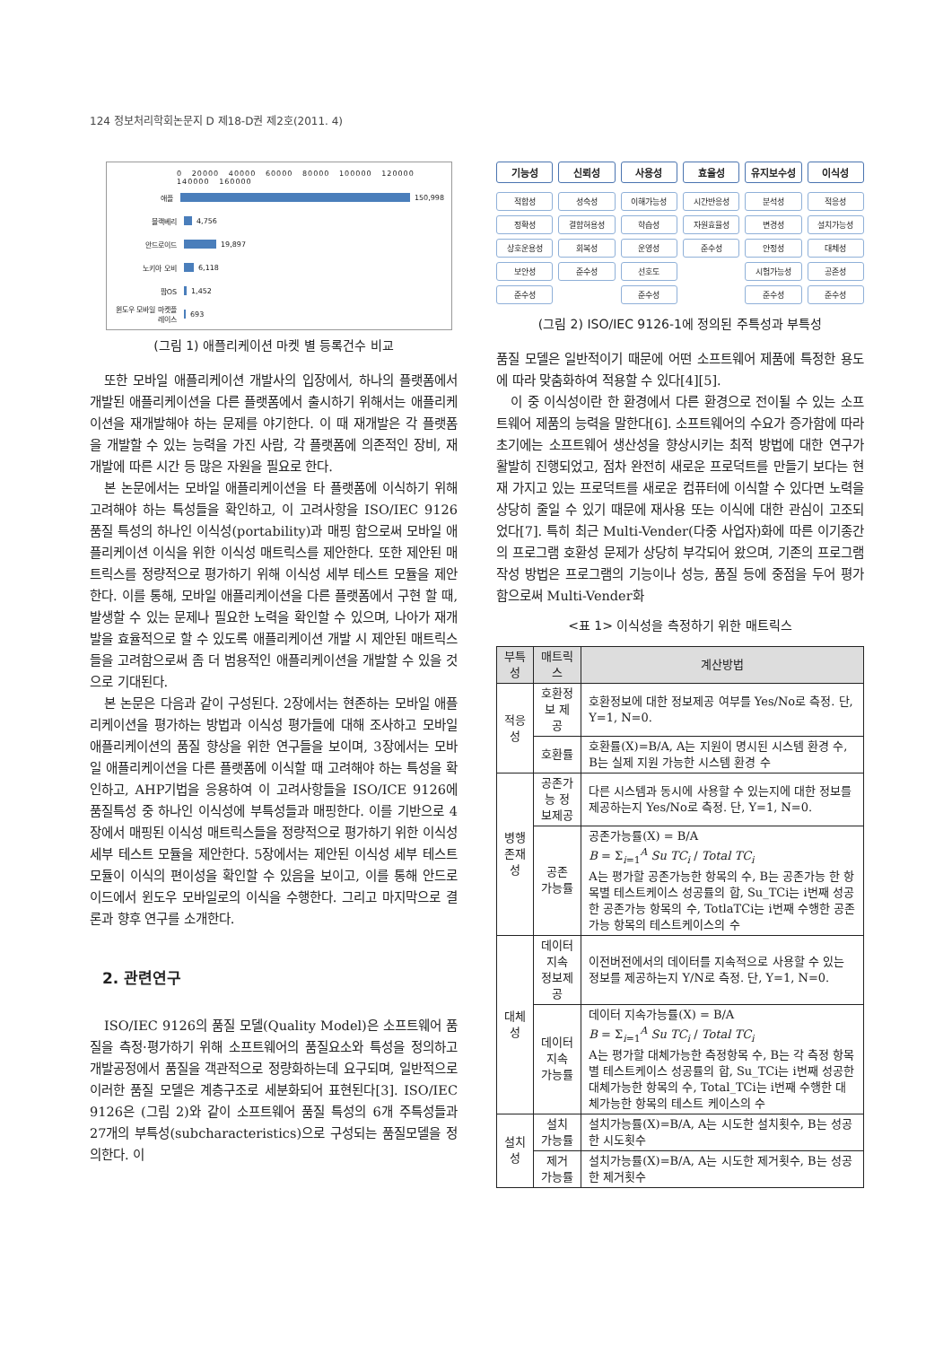124 정보처리학회논문지 D 제18-D권 제2호(2011. 4)
0 20000 40000 60000 80000 100000 120000 140000 160000
애플 150,998
블랙베리 4,756
안드로이드 19,897
노키아 오비 6,118
팜OS 1,452
윈도우 모바일 마켓플레이스 693
(그림 1) 애플리케이션 마켓 별 등록건수 비교
또한 모바일 애플리케이션 개발사의 입장에서, 하나의 플랫폼에서 개발된 애플리케이션을 다른 플랫폼에서 출시하기 위해서는 애플리케이션을 재개발해야 하는 문제를 야기한다. 이 때 재개발은 각 플랫폼을 개발할 수 있는 능력을 가진 사람, 각 플랫폼에 의존적인 장비, 재개발에 따른 시간 등 많은 자원을 필요로 한다.
본 논문에서는 모바일 애플리케이션을 타 플랫폼에 이식하기 위해 고려해야 하는 특성들을 확인하고, 이 고려사항을 ISO/IEC 9126 품질 특성의 하나인 이식성(portability)과 매핑 함으로써 모바일 애플리케이션 이식을 위한 이식성 매트릭스를 제안한다. 또한 제안된 매트릭스를 정량적으로 평가하기 위해 이식성 세부 테스트 모듈을 제안한다. 이를 통해, 모바일 애플리케이션을 다른 플랫폼에서 구현 할 때, 발생할 수 있는 문제나 필요한 노력을 확인할 수 있으며, 나아가 재개발을 효율적으로 할 수 있도록 애플리케이션 개발 시 제안된 매트릭스들을 고려함으로써 좀 더 범용적인 애플리케이션을 개발할 수 있을 것으로 기대된다.
본 논문은 다음과 같이 구성된다. 2장에서는 현존하는 모바일 애플리케이션을 평가하는 방법과 이식성 평가들에 대해 조사하고 모바일 애플리케이션의 품질 향상을 위한 연구들을 보이며, 3장에서는 모바일 애플리케이션을 다른 플랫폼에 이식할 때 고려해야 하는 특성을 확인하고, AHP기법을 응용하여 이 고려사항들을 ISO/ICE 9126에 품질특성 중 하나인 이식성에 부특성들과 매핑한다. 이를 기반으로 4장에서 매핑된 이식성 매트릭스들을 정량적으로 평가하기 위한 이식성 세부 테스트 모듈을 제안한다. 5장에서는 제안된 이식성 세부 테스트 모듈이 이식의 편이성을 확인할 수 있음을 보이고, 이를 통해 안드로이드에서 윈도우 모바일로의 이식을 수행한다. 그리고 마지막으로 결론과 향후 연구를 소개한다.
2. 관련연구
ISO/IEC 9126의 품질 모델(Quality Model)은 소프트웨어 품질을 측정·평가하기 위해 소프트웨어의 품질요소와 특성을 정의하고 개발공정에서 품질을 객관적으로 정량화하는데 요구되며, 일반적으로 이러한 품질 모델은 계층구조로 세분화되어 표현된다[3]. ISO/IEC 9126은 (그림 2)와 같이 소프트웨어 품질 특성의 6개 주특성들과 27개의 부특성(subcharacteristics)으로 구성되는 품질모델을 정의한다. 이
기능성
적합성
정확성
상호운용성
보안성
준수성
신뢰성
성숙성
결함허용성
회복성
준수성
사용성
이해가능성
학습성
운영성
선호도
준수성
효율성
시간반응성
자원효율성
준수성
유지보수성
분석성
변경성
안정성
시험가능성
준수성
이식성
적응성
설치가능성
대체성
공존성
준수성
(그림 2) ISO/IEC 9126-1에 정의된 주특성과 부특성
품질 모델은 일반적이기 때문에 어떤 소프트웨어 제품에 특정한 용도에 따라 맞춤화하여 적용할 수 있다[4][5].
이 중 이식성이란 한 환경에서 다른 환경으로 전이될 수 있는 소프트웨어 제품의 능력을 말한다[6]. 소프트웨어의 수요가 증가함에 따라 초기에는 소프트웨어 생산성을 향상시키는 최적 방법에 대한 연구가 활발히 진행되었고, 점차 완전히 새로운 프로덕트를 만들기 보다는 현재 가지고 있는 프로덕트를 새로운 컴퓨터에 이식할 수 있다면 노력을 상당히 줄일 수 있기 때문에 재사용 또는 이식에 대한 관심이 고조되었다[7]. 특히 최근 Multi-Vender(다중 사업자)화에 따른 이기종간의 프로그램 호환성 문제가 상당히 부각되어 왔으며, 기존의 프로그램 작성 방법은 프로그램의 기능이나 성능, 품질 등에 중점을 두어 평가함으로써 Multi-Vender화
<표 1> 이식성을 측정하기 위한 매트릭스
| 부특성 | 매트릭스 | 계산방법 |
| --- | --- | --- |
| 적응성 | 호환정보 제공 | 호환정보에 대한 정보제공 여부를 Yes/No로 측정. 단, Y=1, N=0. |
| | 호환률 | 호환률(X)=B/A, A는 지원이 명시된 시스템 환경 수, B는 실제 지원 가능한 시스템 환경 수 |
| 병행 존재성 | 공존가능 정보제공 | 다른 시스템과 동시에 사용할 수 있는지에 대한 정보를 제공하는지 Yes/No로 측정. 단, Y=1, N=0. |
| | 공존 가능률 | 공존가능률(X) = B/A B = Σ<sub>i=1</sub><sup>A</sup> Su TC<sub>i</sub> / Total TC<sub>i</sub> A는 평가할 공존가능한 항목의 수, B는 공존가능 한 항목별 테스트케이스 성공률의 합, Su_TCi는 i번째 성공한 공존가능 항목의 수, TotlaTCi는 i번째 수행한 공존가능 항목의 테스트케이스의 수 |
| 대체성 | 데이터 지속 정보제공 | 이전버전에서의 데이터를 지속적으로 사용할 수 있는 정보를 제공하는지 Y/N로 측정. 단, Y=1, N=0. |
| | 데이터 지속 가능률 | 데이터 지속가능률(X) = B/A B = Σ<sub>i=1</sub><sup>A</sup> Su TC<sub>i</sub> / Total TC<sub>i</sub> A는 평가할 대체가능한 측정항목 수, B는 각 측정 항목별 테스트케이스 성공률의 합, Su_TCi는 i번째 성공한 대체가능한 항목의 수, Total_TCi는 i번째 수행한 대체가능한 항목의 테스트 케이스의 수 |
| 설치성 | 설치 가능률 | 설치가능률(X)=B/A, A는 시도한 설치횟수, B는 성공한 시도횟수 |
| | 제거 가능률 | 설치가능률(X)=B/A, A는 시도한 제거횟수, B는 성공한 제거횟수 |